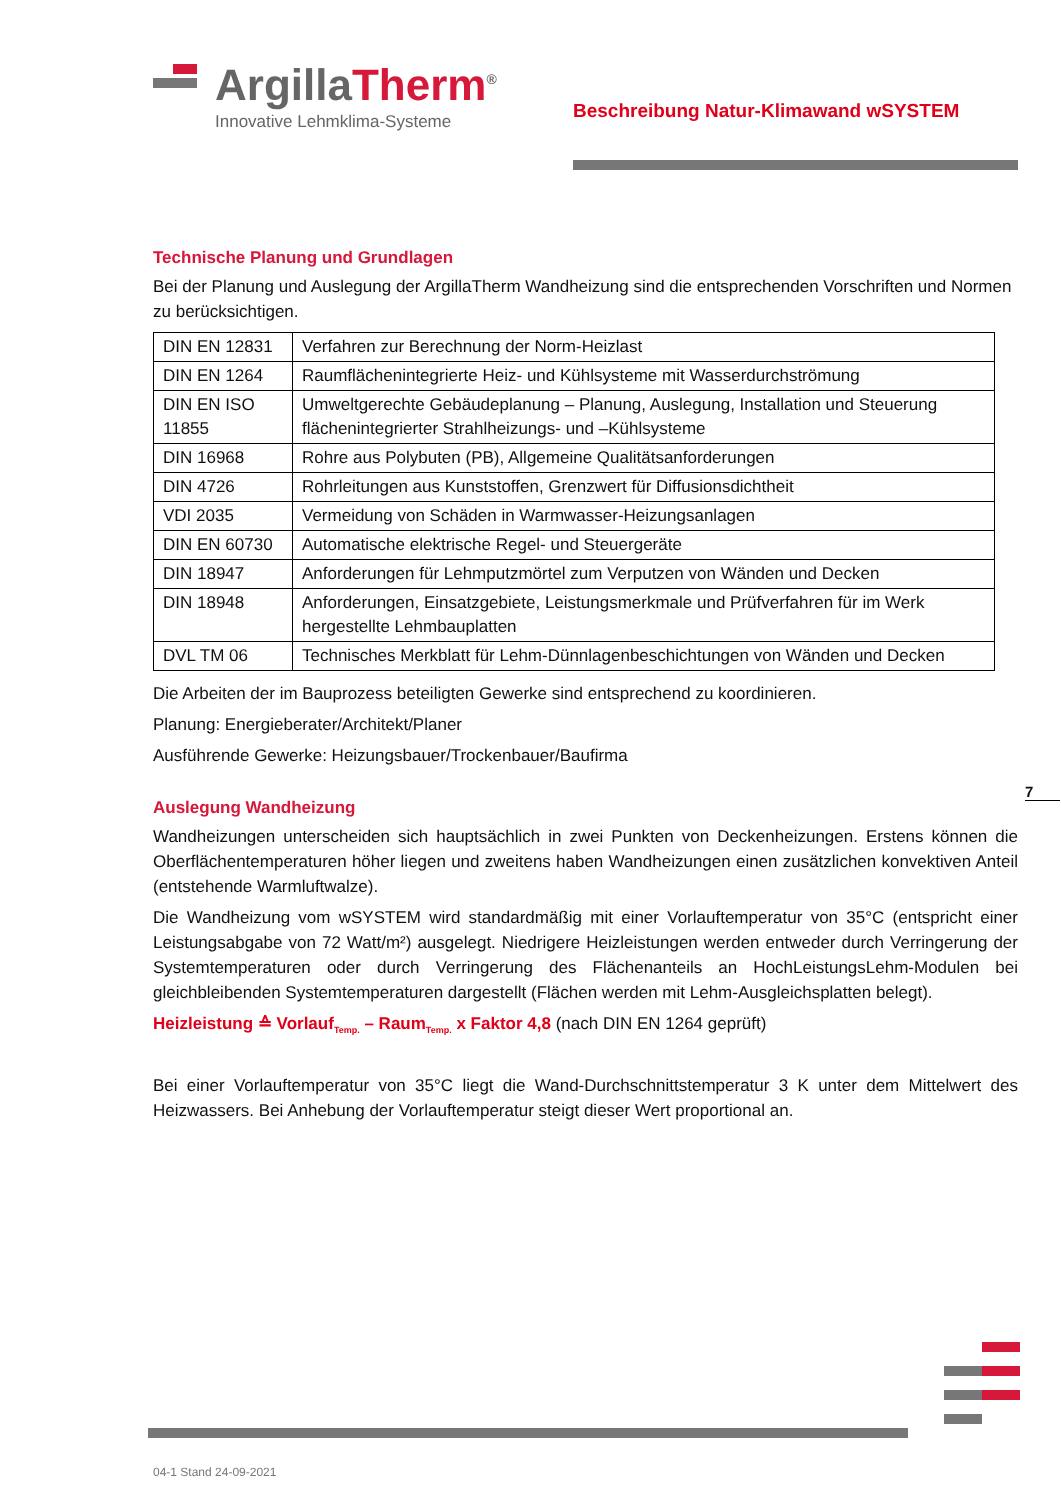ArgillaTherm<sup>®</sup>
Innovative Lehmklima-Systeme
Beschreibung Natur-Klimawand wSYSTEM
Technische Planung und Grundlagen
Bei der Planung und Auslegung der ArgillaTherm Wandheizung sind die entsprechenden Vorschriften und Normen zu berücksichtigen.
| DIN EN 12831 | Verfahren zur Berechnung der Norm-Heizlast |
| DIN EN 1264 | Raumflächenintegrierte Heiz- und Kühlsysteme mit Wasserdurchströmung |
| DIN EN ISO 11855 | Umweltgerechte Gebäudeplanung – Planung, Auslegung, Installation und Steuerung flächenintegrierter Strahlheizungs- und –Kühlsysteme |
| DIN 16968 | Rohre aus Polybuten (PB), Allgemeine Qualitätsanforderungen |
| DIN 4726 | Rohrleitungen aus Kunststoffen, Grenzwert für Diffusionsdichtheit |
| VDI 2035 | Vermeidung von Schäden in Warmwasser-Heizungsanlagen |
| DIN EN 60730 | Automatische elektrische Regel- und Steuergeräte |
| DIN 18947 | Anforderungen für Lehmputzmörtel zum Verputzen von Wänden und Decken |
| DIN 18948 | Anforderungen, Einsatzgebiete, Leistungsmerkmale und Prüfverfahren für im Werk hergestellte Lehmbauplatten |
| DVL TM 06 | Technisches Merkblatt für Lehm-Dünnlagenbeschichtungen von Wänden und Decken |
Die Arbeiten der im Bauprozess beteiligten Gewerke sind entsprechend zu koordinieren.
Planung: Energieberater/Architekt/Planer
Ausführende Gewerke: Heizungsbauer/Trockenbauer/Baufirma
Auslegung Wandheizung
Wandheizungen unterscheiden sich hauptsächlich in zwei Punkten von Deckenheizungen. Erstens können die Oberflächentemperaturen höher liegen und zweitens haben Wandheizungen einen zusätzlichen konvektiven Anteil (entstehende Warmluftwalze).
Die Wandheizung vom wSYSTEM wird standardmäßig mit einer Vorlauftemperatur von 35°C (entspricht einer Leistungsabgabe von 72 Watt/m²) ausgelegt. Niedrigere Heizleistungen werden entweder durch Verringerung der Systemtemperaturen oder durch Verringerung des Flächenanteils an HochLeistungsLehm-Modulen bei gleichbleibenden Systemtemperaturen dargestellt (Flächen werden mit Lehm-Ausgleichsplatten belegt).
Heizleistung ≙ Vorlauf<sub>Temp.</sub> – Raum<sub>Temp.</sub> x Faktor 4,8 (nach DIN EN 1264 geprüft)
Bei einer Vorlauftemperatur von 35°C liegt die Wand-Durchschnittstemperatur 3 K unter dem Mittelwert des Heizwassers. Bei Anhebung der Vorlauftemperatur steigt dieser Wert proportional an.
7
04-1 Stand 24-09-2021